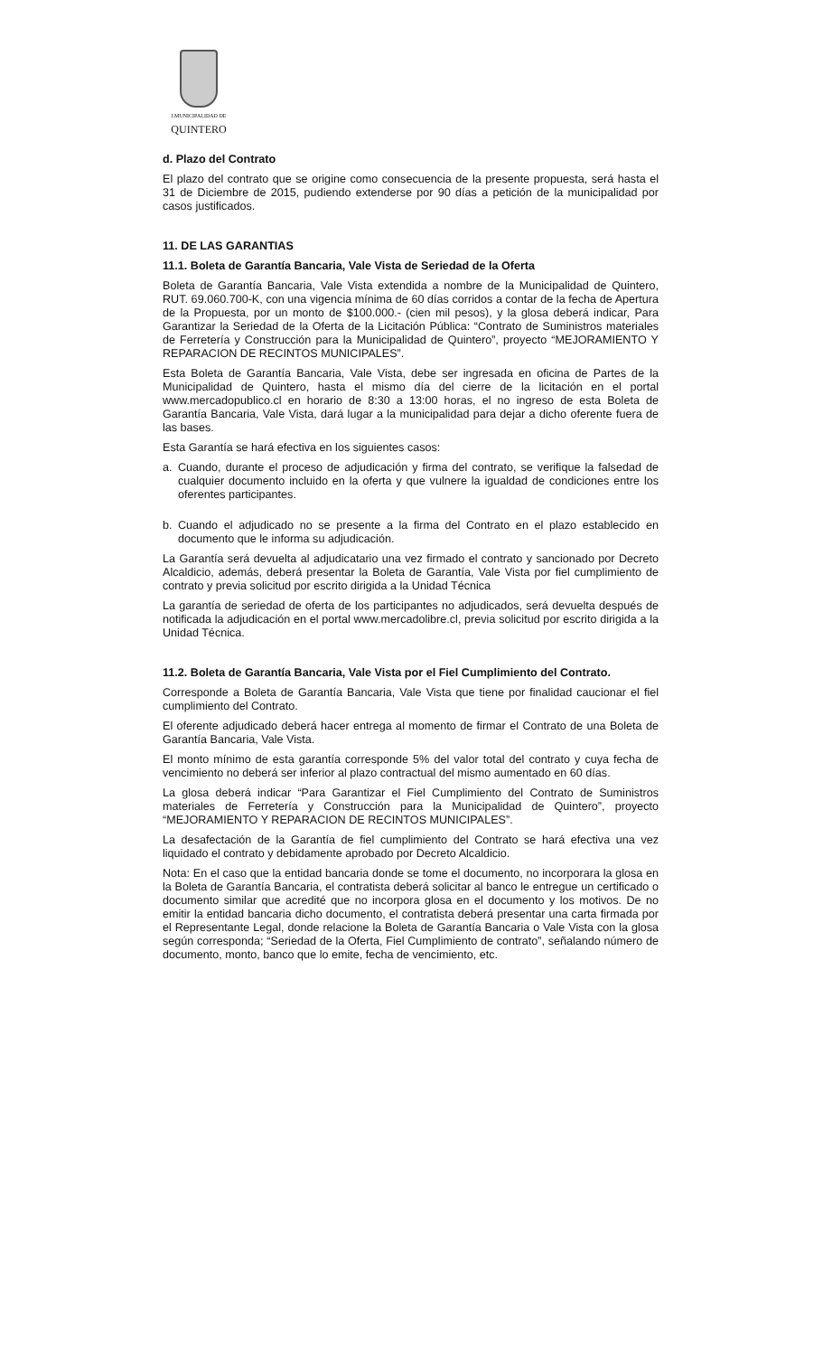I.MUNICIPALIDAD DE
QUINTERO
d. Plazo del Contrato
El plazo del contrato que se origine como consecuencia de la presente propuesta, será hasta el 31 de Diciembre de 2015, pudiendo extenderse por 90 días a petición de la municipalidad por casos justificados.
11. DE LAS GARANTIAS
11.1. Boleta de Garantía Bancaria, Vale Vista de Seriedad de la Oferta
Boleta de Garantía Bancaria, Vale Vista extendida a nombre de la Municipalidad de Quintero, RUT. 69.060.700-K, con una vigencia mínima de 60 días corridos a contar de la fecha de Apertura de la Propuesta, por un monto de $100.000.- (cien mil pesos), y la glosa deberá indicar, Para Garantizar la Seriedad de la Oferta de la Licitación Pública: “Contrato de Suministros materiales de Ferretería y Construcción para la Municipalidad de Quintero”, proyecto “MEJORAMIENTO Y REPARACION DE RECINTOS MUNICIPALES”.
Esta Boleta de Garantía Bancaria, Vale Vista, debe ser ingresada en oficina de Partes de la Municipalidad de Quintero, hasta el mismo día del cierre de la licitación en el portal www.mercadopublico.cl en horario de 8:30 a 13:00 horas, el no ingreso de esta Boleta de Garantía Bancaria, Vale Vista, dará lugar a la municipalidad para dejar a dicho oferente fuera de las bases.
Esta Garantía se hará efectiva en los siguientes casos:
a. Cuando, durante el proceso de adjudicación y firma del contrato, se verifique la falsedad de cualquier documento incluido en la oferta y que vulnere la igualdad de condiciones entre los oferentes participantes.
b. Cuando el adjudicado no se presente a la firma del Contrato en el plazo establecido en documento que le informa su adjudicación.
La Garantía será devuelta al adjudicatario una vez firmado el contrato y sancionado por Decreto Alcaldicio, además, deberá presentar la Boleta de Garantía, Vale Vista por fiel cumplimiento de contrato y previa solicitud por escrito dirigida a la Unidad Técnica
La garantía de seriedad de oferta de los participantes no adjudicados, será devuelta después de notificada la adjudicación en el portal www.mercadolibre.cl, previa solicitud por escrito dirigida a la Unidad Técnica.
11.2. Boleta de Garantía Bancaria, Vale Vista por el Fiel Cumplimiento del Contrato.
Corresponde a Boleta de Garantía Bancaria, Vale Vista que tiene por finalidad caucionar el fiel cumplimiento del Contrato.
El oferente adjudicado deberá hacer entrega al momento de firmar el Contrato de una Boleta de Garantía Bancaria, Vale Vista.
El monto mínimo de esta garantía corresponde 5% del valor total del contrato y cuya fecha de vencimiento no deberá ser inferior al plazo contractual del mismo aumentado en 60 días.
La glosa deberá indicar “Para Garantizar el Fiel Cumplimiento del Contrato de Suministros materiales de Ferretería y Construcción para la Municipalidad de Quintero”, proyecto “MEJORAMIENTO Y REPARACION DE RECINTOS MUNICIPALES”.
La desafectación de la Garantía de fiel cumplimiento del Contrato se hará efectiva una vez liquidado el contrato y debidamente aprobado por Decreto Alcaldicio.
Nota: En el caso que la entidad bancaria donde se tome el documento, no incorporara la glosa en la Boleta de Garantía Bancaria, el contratista deberá solicitar al banco le entregue un certificado o documento similar que acredité que no incorpora glosa en el documento y los motivos. De no emitir la entidad bancaria dicho documento, el contratista deberá presentar una carta firmada por el Representante Legal, donde relacione la Boleta de Garantía Bancaria o Vale Vista con la glosa según corresponda; “Seriedad de la Oferta, Fiel Cumplimiento de contrato”, señalando número de documento, monto, banco que lo emite, fecha de vencimiento, etc.